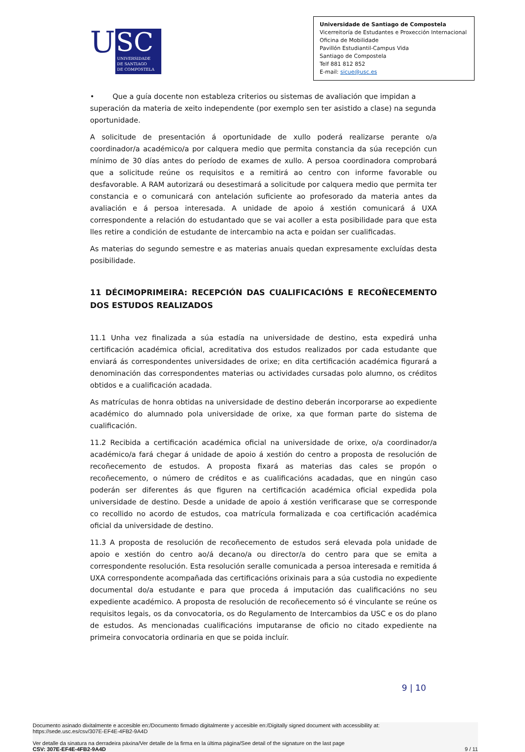U
SC
UNIVERSIDADE
DE SANTIAGO
DE COMPOSTELA
Universidade de Santiago de Compostela
Vicerreitoría de Estudantes e Proxección Internacional
Oficina de Mobilidade
Pavillón Estudiantil-Campus Vida
Santiago de Compostela
Telf 881 812 852
E-mail: sicue@usc.es
• Que a guía docente non estableza criterios ou sistemas de avaliación que impidan a superación da materia de xeito independente (por exemplo sen ter asistido a clase) na segunda oportunidade.
A solicitude de presentación á oportunidade de xullo poderá realizarse perante o/a coordinador/a académico/a por calquera medio que permita constancia da súa recepción cun mínimo de 30 días antes do período de exames de xullo. A persoa coordinadora comprobará que a solicitude reúne os requisitos e a remitirá ao centro con informe favorable ou desfavorable. A RAM autorizará ou desestimará a solicitude por calquera medio que permita ter constancia e o comunicará con antelación suficiente ao profesorado da materia antes da avaliación e á persoa interesada. A unidade de apoio á xestión comunicará á UXA correspondente a relación do estudantado que se vai acoller a esta posibilidade para que esta lles retire a condición de estudante de intercambio na acta e poidan ser cualificadas.
As materias do segundo semestre e as materias anuais quedan expresamente excluídas desta posibilidade.
11 DÉCIMOPRIMEIRA: RECEPCIÓN DAS CUALIFICACIÓNS E RECOÑECEMENTO DOS ESTUDOS REALIZADOS
11.1 Unha vez finalizada a súa estadía na universidade de destino, esta expedirá unha certificación académica oficial, acreditativa dos estudos realizados por cada estudante que enviará ás correspondentes universidades de orixe; en dita certificación académica figurará a denominación das correspondentes materias ou actividades cursadas polo alumno, os créditos obtidos e a cualificación acadada.
As matrículas de honra obtidas na universidade de destino deberán incorporarse ao expediente académico do alumnado pola universidade de orixe, xa que forman parte do sistema de cualificación.
11.2 Recibida a certificación académica oficial na universidade de orixe, o/a coordinador/a académico/a fará chegar á unidade de apoio á xestión do centro a proposta de resolución de recoñecemento de estudos. A proposta fixará as materias das cales se propón o recoñecemento, o número de créditos e as cualificacións acadadas, que en ningún caso poderán ser diferentes ás que figuren na certificación académica oficial expedida pola universidade de destino. Desde a unidade de apoio á xestión verificarase que se corresponde co recollido no acordo de estudos, coa matrícula formalizada e coa certificación académica oficial da universidade de destino.
11.3 A proposta de resolución de recoñecemento de estudos será elevada pola unidade de apoio e xestión do centro ao/á decano/a ou director/a do centro para que se emita a correspondente resolución. Esta resolución seralle comunicada a persoa interesada e remitida á UXA correspondente acompañada das certificacións orixinais para a súa custodia no expediente documental do/a estudante e para que proceda á imputación das cualificacións no seu expediente académico. A proposta de resolución de recoñecemento só é vinculante se reúne os requisitos legais, os da convocatoria, os do Regulamento de Intercambios da USC e os do plano de estudos. As mencionadas cualificacións imputaranse de oficio no citado expediente na primeira convocatoria ordinaria en que se poida incluír.
9 | 10
Documento asinado dixitalmente e accesible en:/Documento firmado digitalmente y accesible en:/Digitally signed document with accessibility at:
https://sede.usc.es/csv/307E-EF4E-4FB2-9A4D
Ver detalle da sinatura na derradeira páxina/Ver detalle de la firma en la última página/See detail of the signature on the last page
CSV: 307E-EF4E-4FB2-9A4D 9 / 11